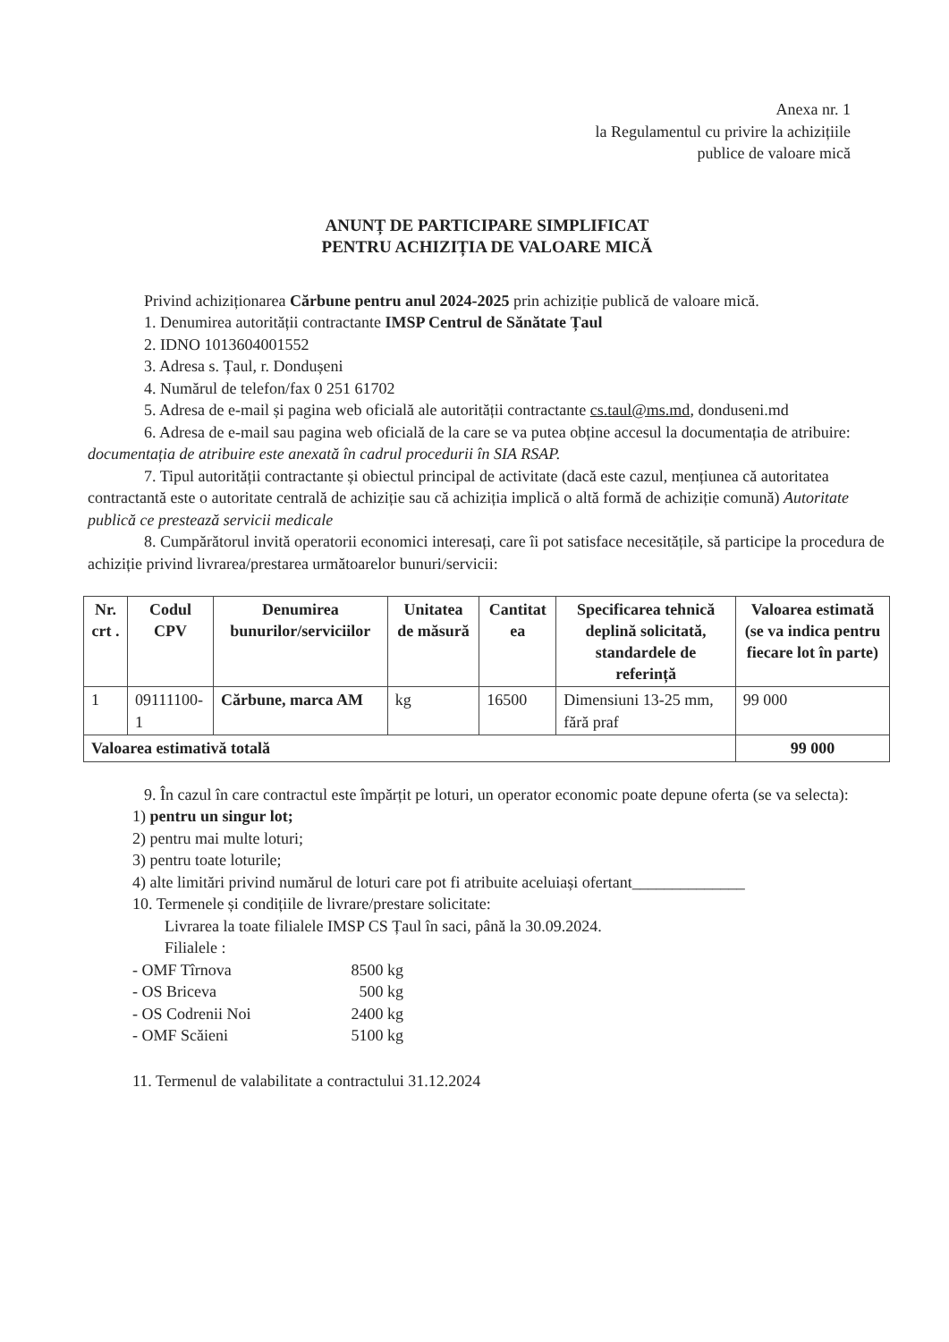Anexa nr. 1
la Regulamentul cu privire la achizițiile
publice de valoare mică
ANUNȚ DE PARTICIPARE SIMPLIFICAT
PENTRU ACHIZIȚIA DE VALOARE MICĂ
Privind achiziționarea Cărbune pentru anul 2024-2025 prin achiziție publică de valoare mică.
1. Denumirea autorității contractante IMSP Centrul de Sănătate Țaul
2. IDNO 1013604001552
3. Adresa s. Țaul, r. Dondușeni
4. Numărul de telefon/fax 0 251 61702
5. Adresa de e-mail și pagina web oficială ale autorității contractante cs.taul@ms.md, donduseni.md
6. Adresa de e-mail sau pagina web oficială de la care se va putea obține accesul la documentația de atribuire: documentația de atribuire este anexată în cadrul procedurii în SIA RSAP.
7. Tipul autorității contractante și obiectul principal de activitate (dacă este cazul, mențiunea că autoritatea contractantă este o autoritate centrală de achiziție sau că achiziția implică o altă formă de achiziție comună) Autoritate publică ce prestează servicii medicale
8. Cumpărătorul invită operatorii economici interesați, care îi pot satisface necesitățile, să participe la procedura de achiziție privind livrarea/prestarea următoarelor bunuri/servicii:
| Nr. crt . | Codul CPV | Denumirea bunurilor/serviciilor | Unitatea de măsură | Cantitat ea | Specificarea tehnică deplină solicitată, standardele de referință | Valoarea estimată (se va indica pentru fiecare lot în parte) |
| --- | --- | --- | --- | --- | --- | --- |
| 1 | 09111100-1 | Cărbune, marca AM | kg | 16500 | Dimensiuni 13-25 mm, fără praf | 99 000 |
| Valoarea estimativă totală | | | | | | 99 000 |
9. În cazul în care contractul este împărțit pe loturi, un operator economic poate depune oferta (se va selecta):
1) pentru un singur lot;
2) pentru mai multe loturi;
3) pentru toate loturile;
4) alte limitări privind numărul de loturi care pot fi atribuite aceluiași ofertant______________
10. Termenele și condițiile de livrare/prestare solicitate:
Livrarea la toate filialele IMSP CS Țaul în saci, până la 30.09.2024.
Filialele :
- OMF Tîrnova 8500 kg
- OS Briceva 500 kg
- OS Codrenii Noi 2400 kg
- OMF Scăieni 5100 kg
11. Termenul de valabilitate a contractului 31.12.2024